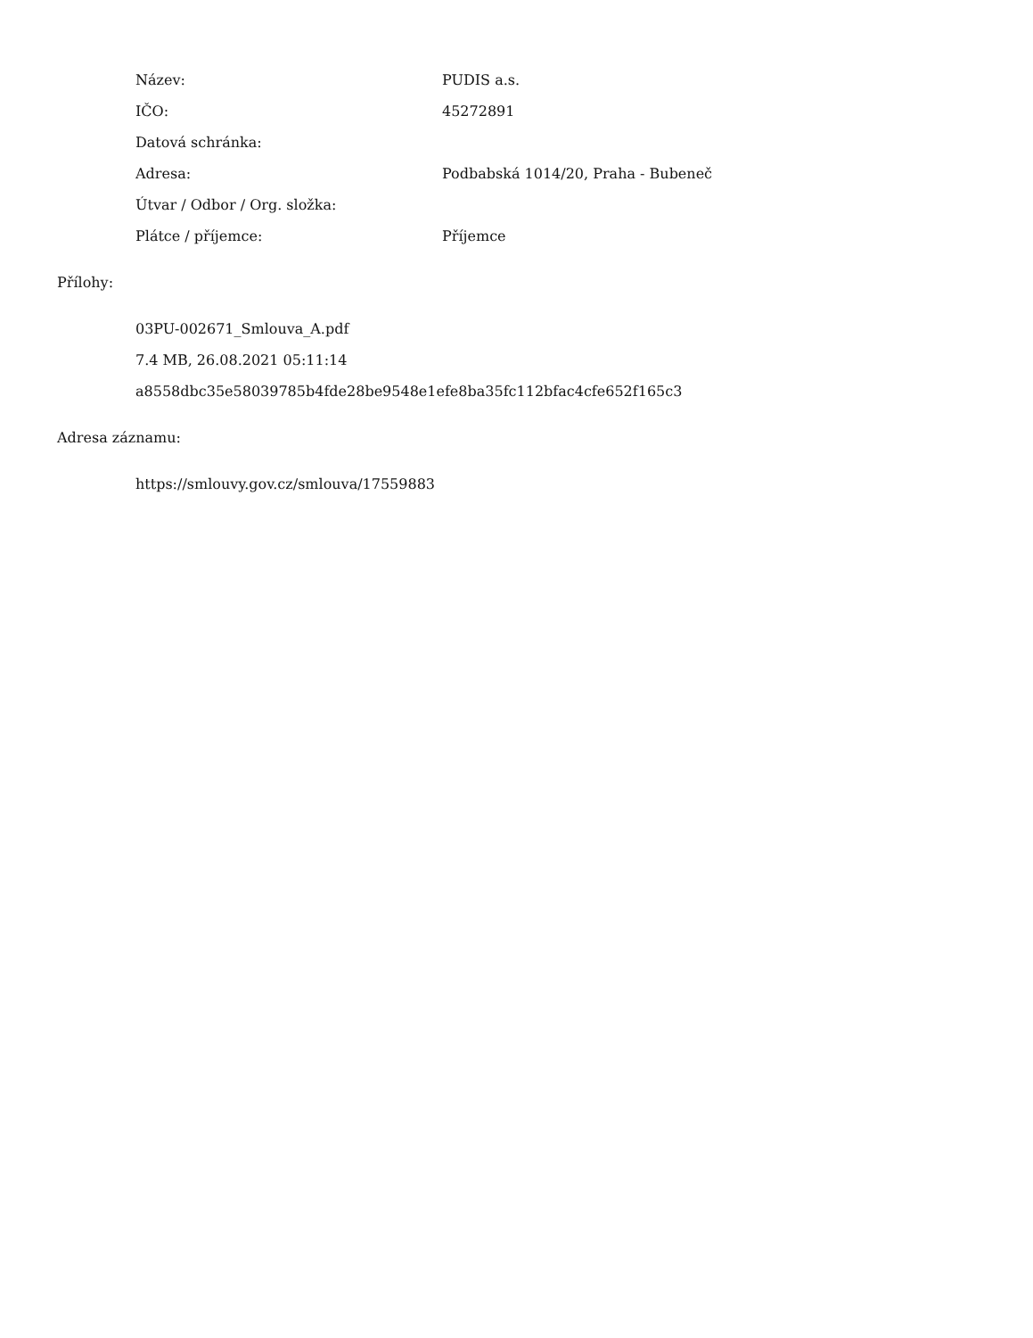| Název: | PUDIS a.s. |
| IČO: | 45272891 |
| Datová schránka: | |
| Adresa: | Podbabská 1014/20, Praha - Bubeneč |
| Útvar / Odbor / Org. složka: | |
| Plátce / příjemce: | Příjemce |
Přílohy:
03PU-002671_Smlouva_A.pdf
7.4 MB, 26.08.2021 05:11:14
a8558dbc35e58039785b4fde28be9548e1efe8ba35fc112bfac4cfe652f165c3
Adresa záznamu:
https://smlouvy.gov.cz/smlouva/17559883